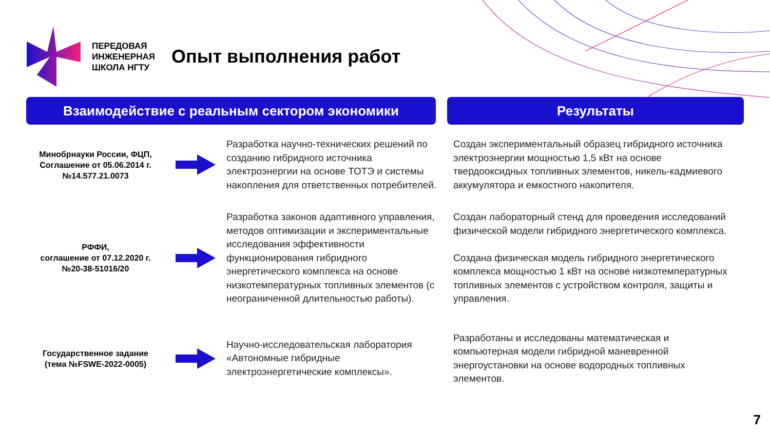ПЕРЕДОВАЯ
ИНЖЕНЕРНАЯ
ШКОЛА НГТУ
Опыт выполнения работ
Взаимодействие с реальным сектором экономики Результаты
Минобрнауки России, ФЦП,
Соглашение от 05.06.2014 г.
№14.577.21.0073
Разработка научно-технических решений по созданию гибридного источника электроэнергии на основе ТОТЭ и системы накопления для ответственных потребителей.
Создан экспериментальный образец гибридного источника электроэнергии мощностью 1,5 кВт на основе твердооксидных топливных элементов, никель-кадмиевого аккумулятора и емкостного накопителя.
РФФИ,
соглашение от 07.12.2020 г.
№20-38-51016/20
Разработка законов адаптивного управления, методов оптимизации и экспериментальные исследования эффективности функционирования гибридного энергетического комплекса на основе низкотемпературных топливных элементов (с неограниченной длительностью работы).
Создан лабораторный стенд для проведения исследований физической модели гибридного энергетического комплекса.
Создана физическая модель гибридного энергетического комплекса мощностью 1 кВт на основе низкотемпературных топливных элементов с устройством контроля, защиты и управления.
Государственное задание
(тема №FSWE-2022-0005)
Научно-исследовательская лаборатория «Автономные гибридные электроэнергетические комплексы».
Разработаны и исследованы математическая и компьютерная модели гибридной маневренной энергоустановки на основе водородных топливных элементов.
7